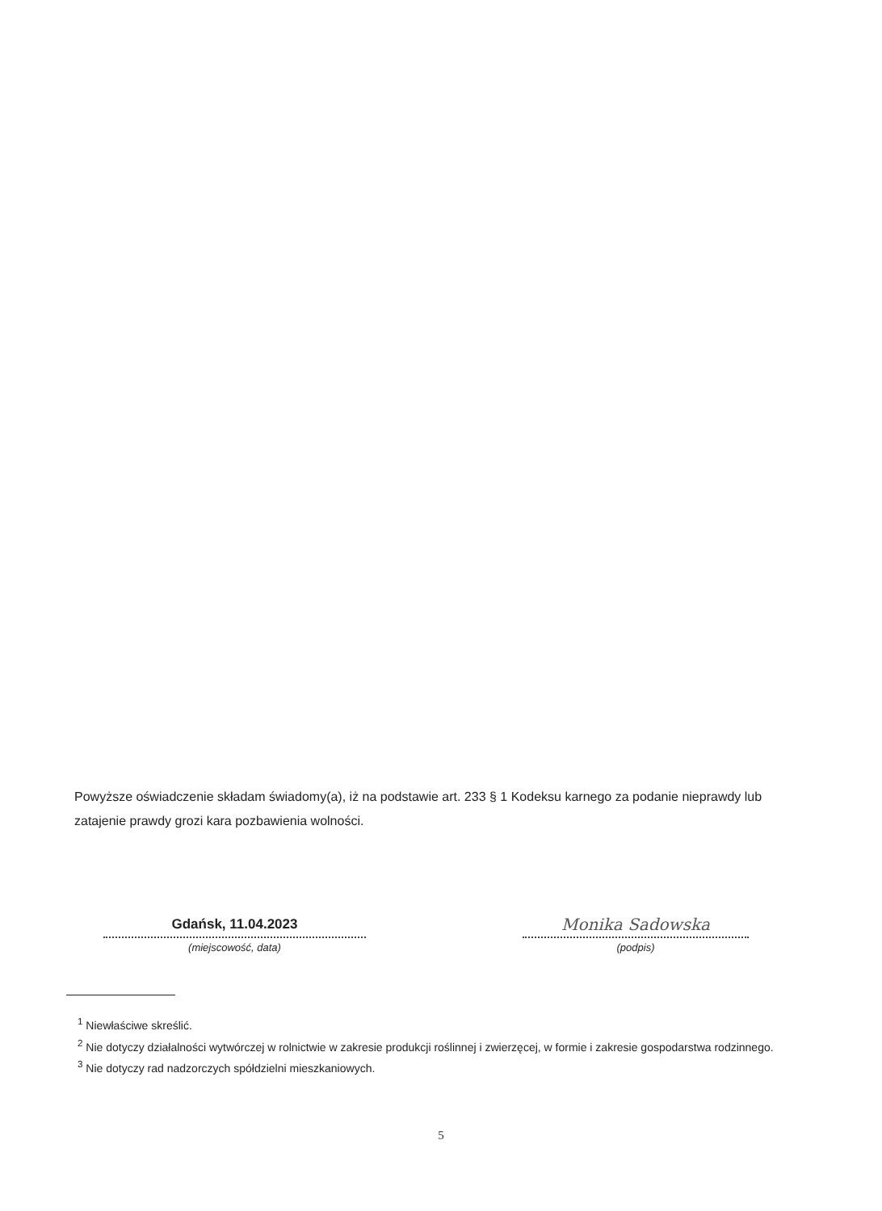Powyższe oświadczenie składam świadomy(a), iż na podstawie art. 233 § 1 Kodeksu karnego za podanie nieprawdy lub zatajenie prawdy grozi kara pozbawienia wolności.
Gdańsk, 11.04.2023
(miejscowość, data)
Monika Sadowska
(podpis)
<sup>1</sup> Niewłaściwe skreślić.
<sup>2</sup> Nie dotyczy działalności wytwórczej w rolnictwie w zakresie produkcji roślinnej i zwierzęcej, w formie i zakresie gospodarstwa rodzinnego.
<sup>3</sup> Nie dotyczy rad nadzorczych spółdzielni mieszkaniowych.
5